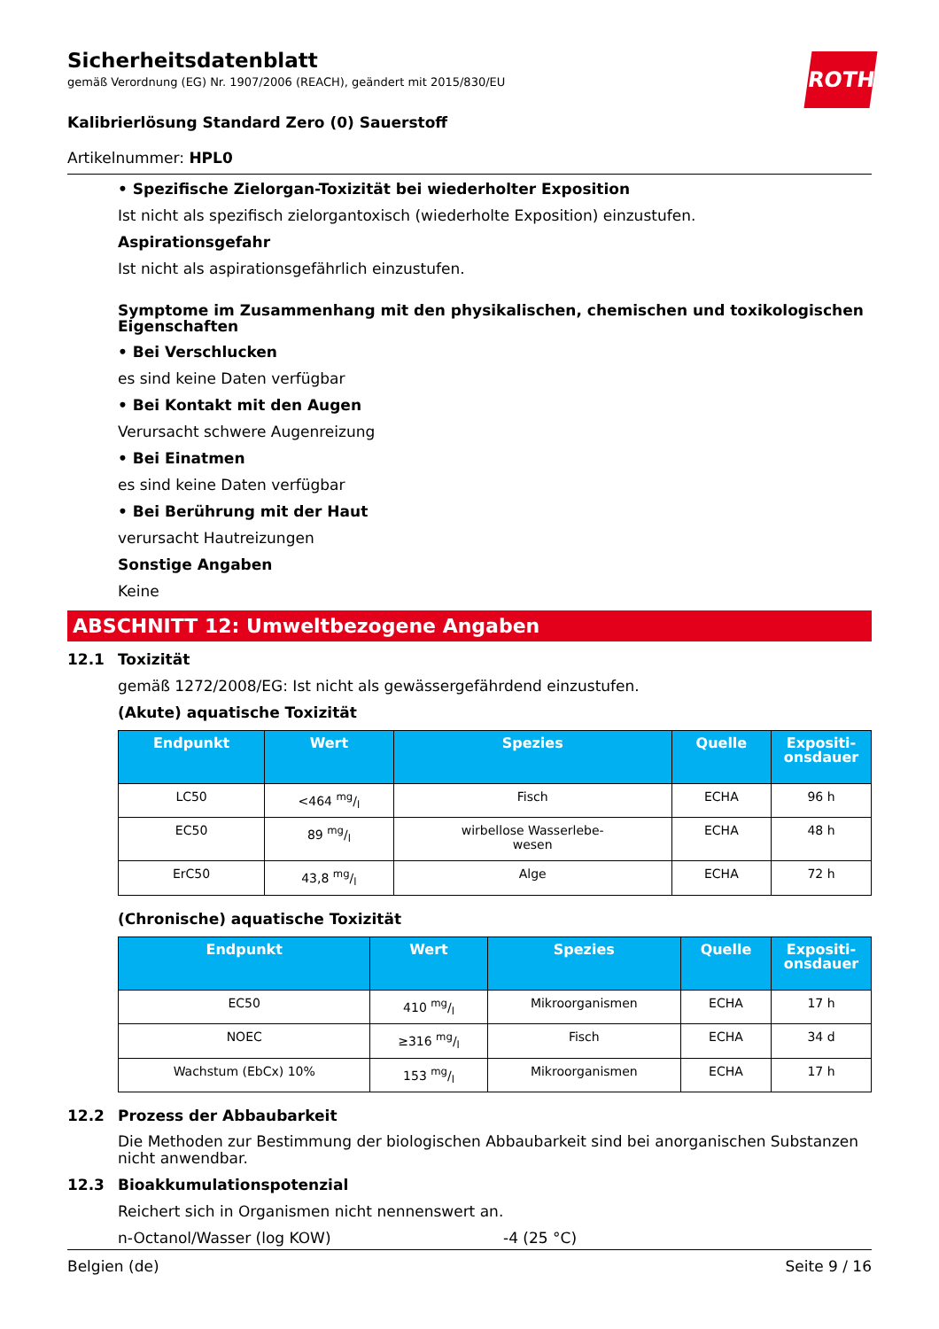Sicherheitsdatenblatt
gemäß Verordnung (EG) Nr. 1907/2006 (REACH), geändert mit 2015/830/EU
ROTH
Kalibrierlösung Standard Zero (0) Sauerstoff
Artikelnummer: HPL0
• Spezifische Zielorgan-Toxizität bei wiederholter Exposition
Ist nicht als spezifisch zielorgantoxisch (wiederholte Exposition) einzustufen.
Aspirationsgefahr
Ist nicht als aspirationsgefährlich einzustufen.
Symptome im Zusammenhang mit den physikalischen, chemischen und toxikologischen Eigenschaften
• Bei Verschlucken
es sind keine Daten verfügbar
• Bei Kontakt mit den Augen
Verursacht schwere Augenreizung
• Bei Einatmen
es sind keine Daten verfügbar
• Bei Berührung mit der Haut
verursacht Hautreizungen
Sonstige Angaben
Keine
ABSCHNITT 12: Umweltbezogene Angaben
12.1 Toxizität
gemäß 1272/2008/EG: Ist nicht als gewässergefährdend einzustufen.
(Akute) aquatische Toxizität
| Endpunkt | Wert | Spezies | Quelle | Expositi- onsdauer |
| --- | --- | --- | --- | --- |
| LC50 | <464 mg/l | Fisch | ECHA | 96 h |
| EC50 | 89 mg/l | wirbellose Wasserlebe- wesen | ECHA | 48 h |
| ErC50 | 43,8 mg/l | Alge | ECHA | 72 h |
(Chronische) aquatische Toxizität
| Endpunkt | Wert | Spezies | Quelle | Expositi- onsdauer |
| --- | --- | --- | --- | --- |
| EC50 | 410 mg/l | Mikroorganismen | ECHA | 17 h |
| NOEC | ≥316 mg/l | Fisch | ECHA | 34 d |
| Wachstum (EbCx) 10% | 153 mg/l | Mikroorganismen | ECHA | 17 h |
12.2 Prozess der Abbaubarkeit
Die Methoden zur Bestimmung der biologischen Abbaubarkeit sind bei anorganischen Substanzen nicht anwendbar.
12.3 Bioakkumulationspotenzial
Reichert sich in Organismen nicht nennenswert an.
n-Octanol/Wasser (log KOW) -4 (25 °C)
Belgien (de) Seite 9 / 16